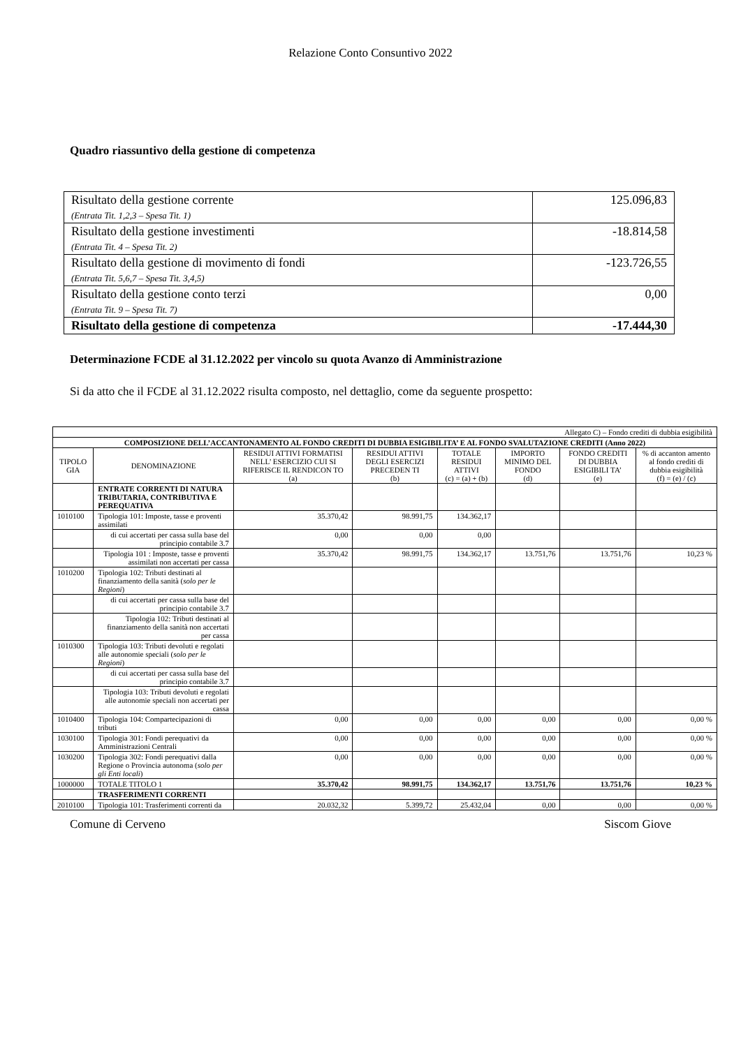Relazione Conto Consuntivo 2022
Quadro riassuntivo della gestione di competenza
| Risultato della gestione corrente (Entrata Tit. 1,2,3 – Spesa Tit. 1) | 125.096,83 |
| Risultato della gestione investimenti (Entrata Tit. 4 – Spesa Tit. 2) | -18.814,58 |
| Risultato della gestione di movimento di fondi (Entrata Tit. 5,6,7 – Spesa Tit. 3,4,5) | -123.726,55 |
| Risultato della gestione conto terzi (Entrata Tit. 9 – Spesa Tit. 7) | 0,00 |
| Risultato della gestione di competenza | -17.444,30 |
Determinazione FCDE al 31.12.2022 per vincolo su quota Avanzo di Amministrazione
Si da atto che il FCDE al 31.12.2022 risulta composto, nel dettaglio, come da seguente prospetto:
| Allegato C) – Fondo crediti di dubbia esigibilità | | | | | | | |
| COMPOSIZIONE DELL’ACCANTONAMENTO AL FONDO CREDITI DI DUBBIA ESIGIBILITA’ E AL FONDO SVALUTAZIONE CREDITI (Anno 2022) | | | | | | | |
| TIPOLO GIA | DENOMINAZIONE | RESIDUI ATTIVI FORMATISI NELL’ ESERCIZIO CUI SI RIFERISCE IL RENDICON TO (a) | RESIDUI ATTIVI DEGLI ESERCIZI PRECEDEN TI (b) | TOTALE RESIDUI ATTIVI (c) = (a) + (b) | IMPORTO MINIMO DEL FONDO (d) | FONDO CREDITI DI DUBBIA ESIGIBILI TA’ (e) | % di accanton amento al fondo crediti di dubbia esigibilità (f) = (e) / (c) |
| | ENTRATE CORRENTI DI NATURA TRIBUTARIA, CONTRIBUTIVA E PEREQUATIVA | | | | | | |
| 1010100 | Tipologia 101: Imposte, tasse e proventi assimilati | 35.370,42 | 98.991,75 | 134.362,17 | | | |
| | di cui accertati per cassa sulla base del principio contabile 3.7 | 0,00 | 0,00 | 0,00 | | | |
| | Tipologia 101 : Imposte, tasse e proventi assimilati non accertati per cassa | 35.370,42 | 98.991,75 | 134.362,17 | 13.751,76 | 13.751,76 | 10,23 % |
| 1010200 | Tipologia 102: Tributi destinati al finanziamento della sanità ( solo per le Regioni ) | | | | | | |
| | di cui accertati per cassa sulla base del principio contabile 3.7 | | | | | | |
| | Tipologia 102: Tributi destinati al finanziamento della sanità non accertati per cassa | | | | | | |
| 1010300 | Tipologia 103: Tributi devoluti e regolati alle autonomie speciali ( solo per le Regioni ) | | | | | | |
| | di cui accertati per cassa sulla base del principio contabile 3.7 | | | | | | |
| | Tipologia 103: Tributi devoluti e regolati alle autonomie speciali non accertati per cassa | | | | | | |
| 1010400 | Tipologia 104: Compartecipazioni di tributi | 0,00 | 0,00 | 0,00 | 0,00 | 0,00 | 0,00 % |
| 1030100 | Tipologia 301: Fondi perequativi da Amministrazioni Centrali | 0,00 | 0,00 | 0,00 | 0,00 | 0,00 | 0,00 % |
| 1030200 | Tipologia 302: Fondi perequativi dalla Regione o Provincia autonoma ( solo per gli Enti locali ) | 0,00 | 0,00 | 0,00 | 0,00 | 0,00 | 0,00 % |
| 1000000 | TOTALE TITOLO 1 | 35.370,42 | 98.991,75 | 134.362,17 | 13.751,76 | 13.751,76 | 10,23 % |
| | TRASFERIMENTI CORRENTI | | | | | | |
| 2010100 | Tipologia 101: Trasferimenti correnti da | 20.032,32 | 5.399,72 | 25.432,04 | 0,00 | 0,00 | 0,00 % |
Comune di Cerveno Siscom Giove